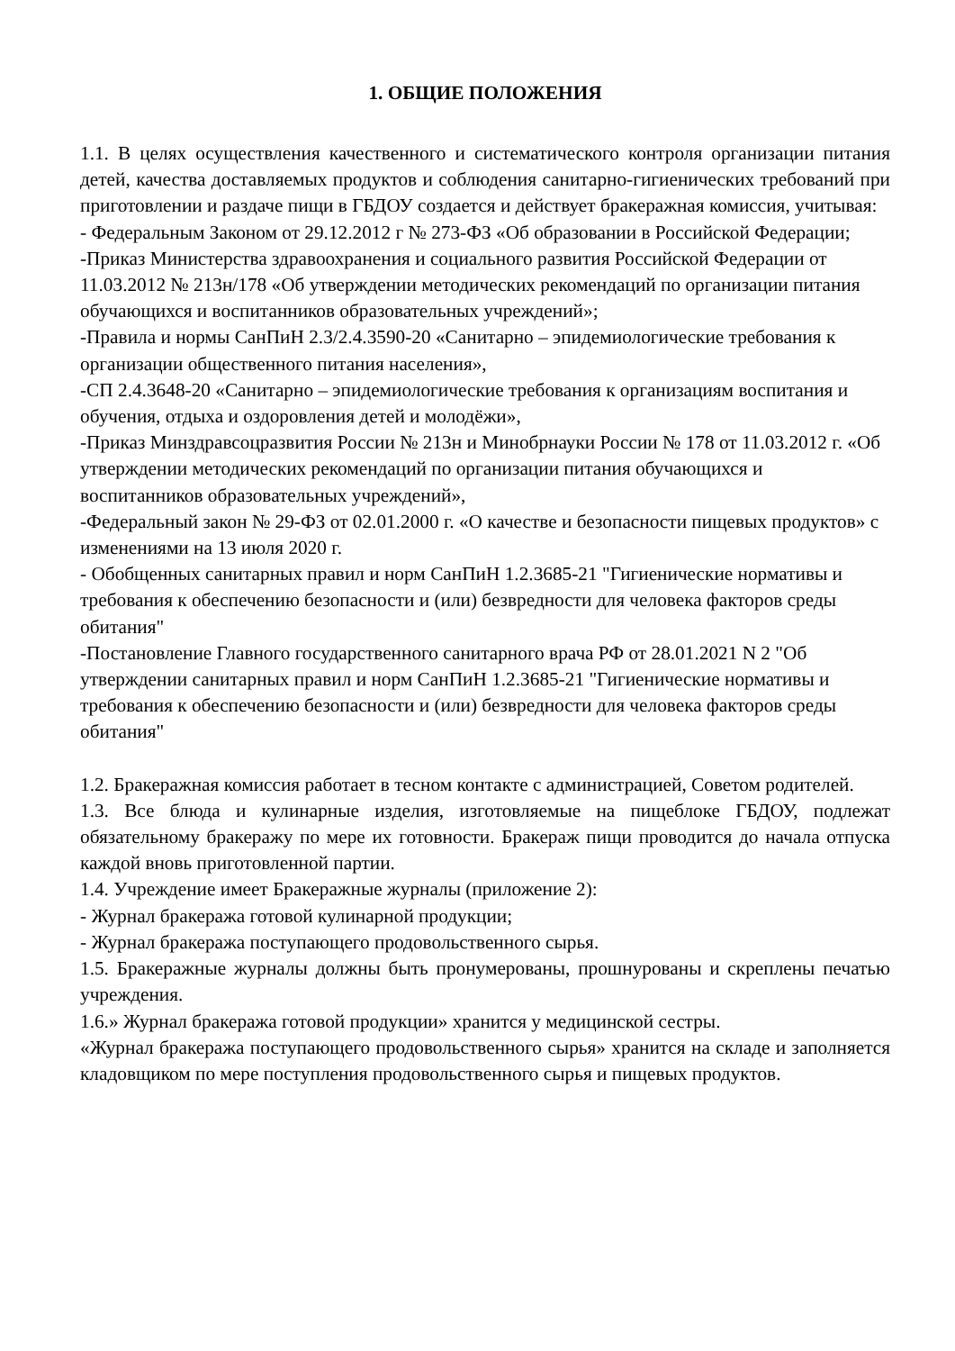1. ОБЩИЕ ПОЛОЖЕНИЯ
1.1. В целях осуществления качественного и систематического контроля организации питания детей, качества доставляемых продуктов и соблюдения санитарно-гигиенических требований при приготовлении и раздаче пищи в ГБДОУ создается и действует бракеражная комиссия, учитывая:
- Федеральным Законом от 29.12.2012 г № 273-ФЗ «Об образовании в Российской Федерации;
-Приказ Министерства здравоохранения и социального развития Российской Федерации от 11.03.2012 № 213н/178 «Об утверждении методических рекомендаций по организации питания обучающихся и воспитанников образовательных учреждений»;
-Правила и нормы СанПиН 2.3/2.4.3590-20 «Санитарно – эпидемиологические требования к организации общественного питания населения»,
-СП 2.4.3648-20 «Санитарно – эпидемиологические требования к организациям воспитания и обучения, отдыха и оздоровления детей и молодёжи»,
-Приказ Минздравсоцразвития России № 213н и Минобрнауки России № 178 от 11.03.2012 г. «Об утверждении методических рекомендаций по организации питания обучающихся и воспитанников образовательных учреждений»,
-Федеральный закон № 29-ФЗ от 02.01.2000 г. «О качестве и безопасности пищевых продуктов» с изменениями на 13 июля 2020 г.
- Обобщенных санитарных правил и норм СанПиН 1.2.3685-21 "Гигиенические нормативы и требования к обеспечению безопасности и (или) безвредности для человека факторов среды обитания"
-Постановление Главного государственного санитарного врача РФ от 28.01.2021 N 2 "Об утверждении санитарных правил и норм СанПиН 1.2.3685-21 "Гигиенические нормативы и требования к обеспечению безопасности и (или) безвредности для человека факторов среды обитания"
1.2. Бракеражная комиссия работает в тесном контакте с администрацией, Советом родителей.
1.3. Все блюда и кулинарные изделия, изготовляемые на пищеблоке ГБДОУ, подлежат обязательному бракеражу по мере их готовности. Бракераж пищи проводится до начала отпуска каждой вновь приготовленной партии.
1.4. Учреждение имеет Бракеражные журналы (приложение 2):
- Журнал бракеража готовой кулинарной продукции;
- Журнал бракеража поступающего продовольственного сырья.
1.5. Бракеражные журналы должны быть пронумерованы, прошнурованы и скреплены печатью учреждения.
1.6.» Журнал бракеража готовой продукции» хранится у медицинской сестры.
«Журнал бракеража поступающего продовольственного сырья» хранится на складе и заполняется кладовщиком по мере поступления продовольственного сырья и пищевых продуктов.